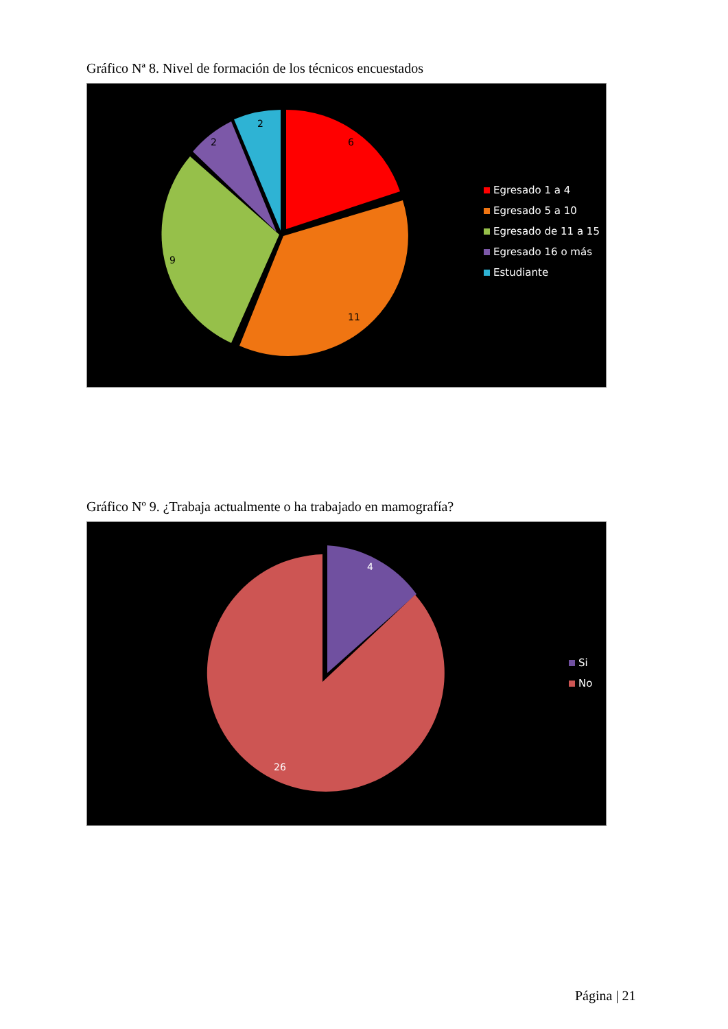Gráfico Nª 8. Nivel de formación de los técnicos encuestados
6
11
9
2
2
Egresado 1 a 4
Egresado 5 a 10
Egresado de 11 a 15
Egresado 16 o más
Estudiante
Gráfico Nº 9. ¿Trabaja actualmente o ha trabajado en mamografía?
4
26
Si
No
Página | 21